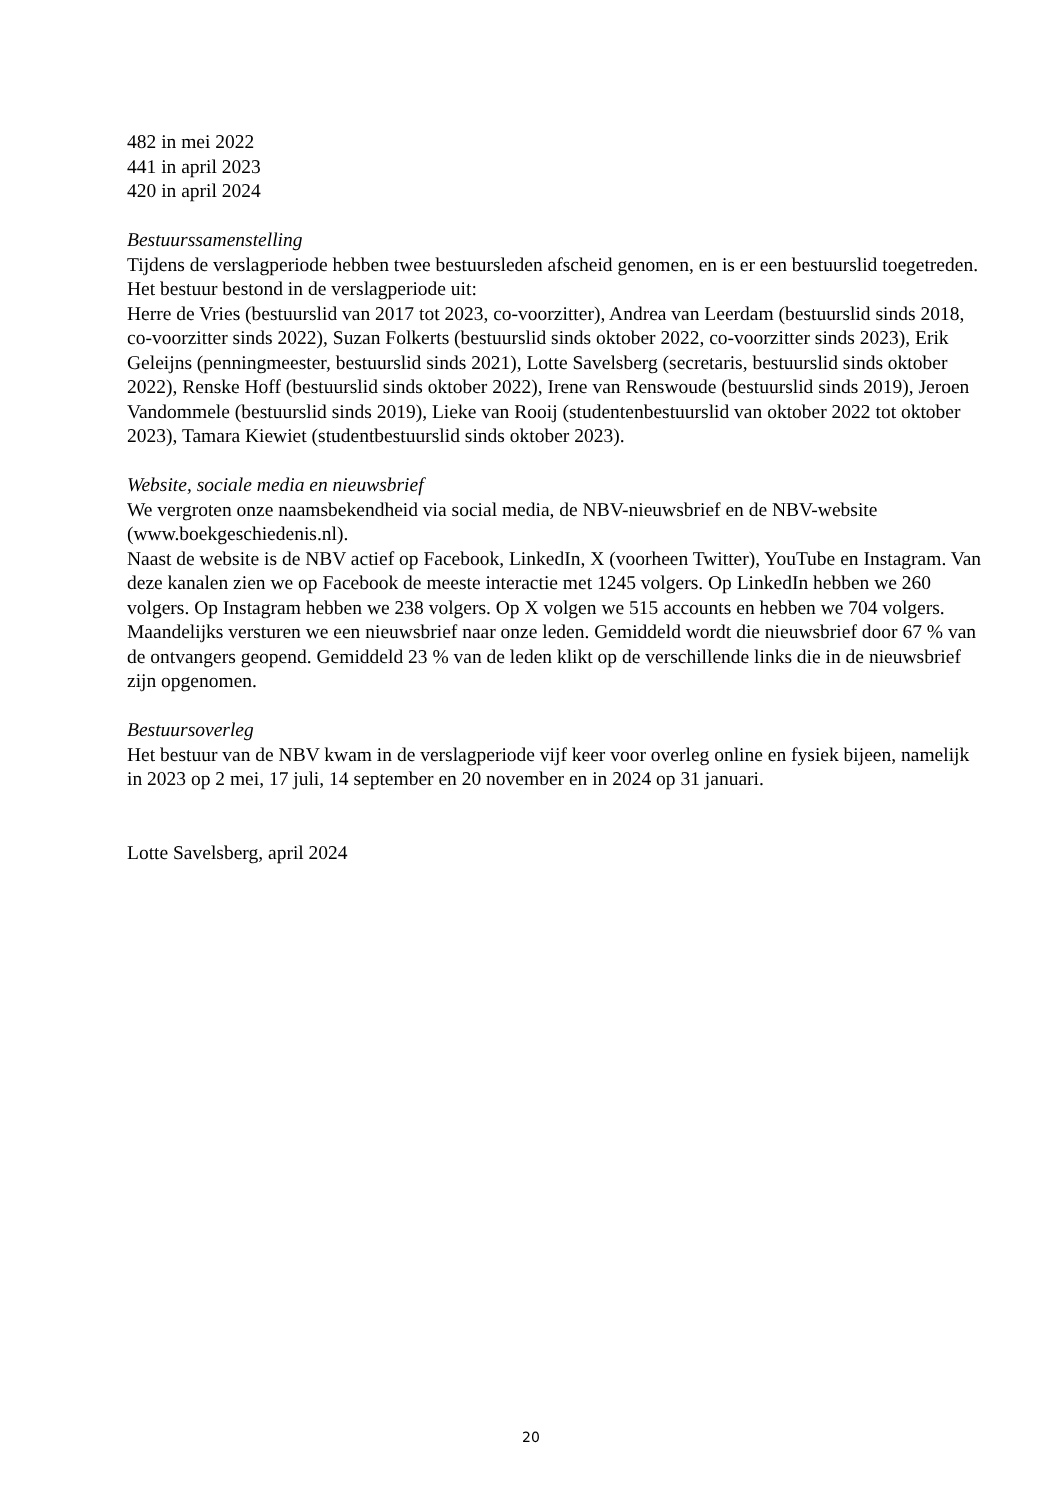482 in mei 2022
441 in april 2023
420 in april 2024
Bestuurssamenstelling
Tijdens de verslagperiode hebben twee bestuursleden afscheid genomen, en is er een bestuurslid toegetreden. Het bestuur bestond in de verslagperiode uit:
Herre de Vries (bestuurslid van 2017 tot 2023, co-voorzitter), Andrea van Leerdam (bestuurslid sinds 2018, co-voorzitter sinds 2022), Suzan Folkerts (bestuurslid sinds oktober 2022, co-voorzitter sinds 2023), Erik Geleijns (penningmeester, bestuurslid sinds 2021), Lotte Savelsberg (secretaris, bestuurslid sinds oktober 2022), Renske Hoff (bestuurslid sinds oktober 2022), Irene van Renswoude (bestuurslid sinds 2019), Jeroen Vandommele (bestuurslid sinds 2019), Lieke van Rooij (studentenbestuurslid van oktober 2022 tot oktober 2023), Tamara Kiewiet (studentbestuurslid sinds oktober 2023).
Website, sociale media en nieuwsbrief
We vergroten onze naamsbekendheid via social media, de NBV-nieuwsbrief en de NBV-website (www.boekgeschiedenis.nl).
Naast de website is de NBV actief op Facebook, LinkedIn, X (voorheen Twitter), YouTube en Instagram. Van deze kanalen zien we op Facebook de meeste interactie met 1245 volgers. Op LinkedIn hebben we 260 volgers. Op Instagram hebben we 238 volgers. Op X volgen we 515 accounts en hebben we 704 volgers.
Maandelijks versturen we een nieuwsbrief naar onze leden. Gemiddeld wordt die nieuwsbrief door 67 % van de ontvangers geopend. Gemiddeld 23 % van de leden klikt op de verschillende links die in de nieuwsbrief zijn opgenomen.
Bestuursoverleg
Het bestuur van de NBV kwam in de verslagperiode vijf keer voor overleg online en fysiek bijeen, namelijk in 2023 op 2 mei, 17 juli, 14 september en 20 november en in 2024 op 31 januari.
Lotte Savelsberg, april 2024
20